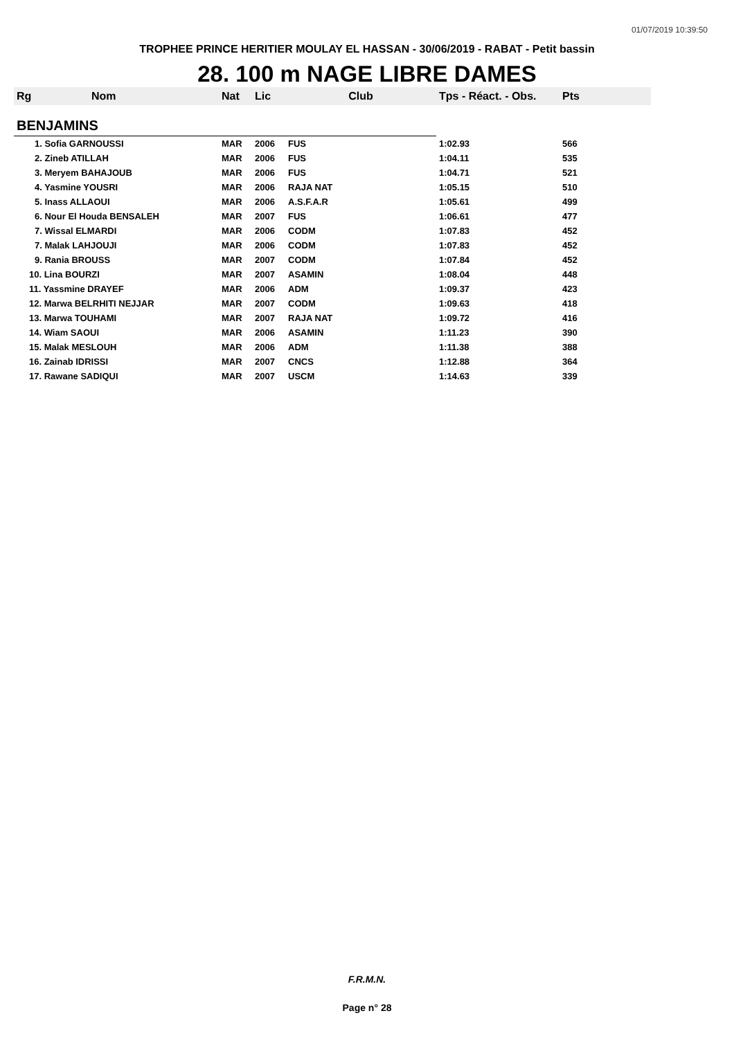01/07/2019 10:39:50
TROPHEE PRINCE HERITIER MOULAY EL HASSAN - 30/06/2019 - RABAT - Petit bassin
28. 100 m NAGE LIBRE DAMES
| Rg | Nom | Nat | Lic | Club | Tps - Réact. - Obs. | Pts |
| --- | --- | --- | --- | --- | --- | --- |
| BENJAMINS | | | | | | |
| 1. Sofia GARNOUSSI | | MAR | 2006 | FUS | 1:02.93 | 566 |
| 2. Zineb ATILLAH | | MAR | 2006 | FUS | 1:04.11 | 535 |
| 3. Meryem BAHAJOUB | | MAR | 2006 | FUS | 1:04.71 | 521 |
| 4. Yasmine YOUSRI | | MAR | 2006 | RAJA NAT | 1:05.15 | 510 |
| 5. Inass ALLAOUI | | MAR | 2006 | A.S.F.A.R | 1:05.61 | 499 |
| 6. Nour El Houda BENSALEH | | MAR | 2007 | FUS | 1:06.61 | 477 |
| 7. Wissal ELMARDI | | MAR | 2006 | CODM | 1:07.83 | 452 |
| 7. Malak LAHJOUJI | | MAR | 2006 | CODM | 1:07.83 | 452 |
| 9. Rania BROUSS | | MAR | 2007 | CODM | 1:07.84 | 452 |
| 10. Lina BOURZI | | MAR | 2007 | ASAMIN | 1:08.04 | 448 |
| 11. Yassmine DRAYEF | | MAR | 2006 | ADM | 1:09.37 | 423 |
| 12. Marwa BELRHITI NEJJAR | | MAR | 2007 | CODM | 1:09.63 | 418 |
| 13. Marwa TOUHAMI | | MAR | 2007 | RAJA NAT | 1:09.72 | 416 |
| 14. Wiam SAOUI | | MAR | 2006 | ASAMIN | 1:11.23 | 390 |
| 15. Malak MESLOUH | | MAR | 2006 | ADM | 1:11.38 | 388 |
| 16. Zainab IDRISSI | | MAR | 2007 | CNCS | 1:12.88 | 364 |
| 17. Rawane SADIQUI | | MAR | 2007 | USCM | 1:14.63 | 339 |
F.R.M.N.
Page n° 28